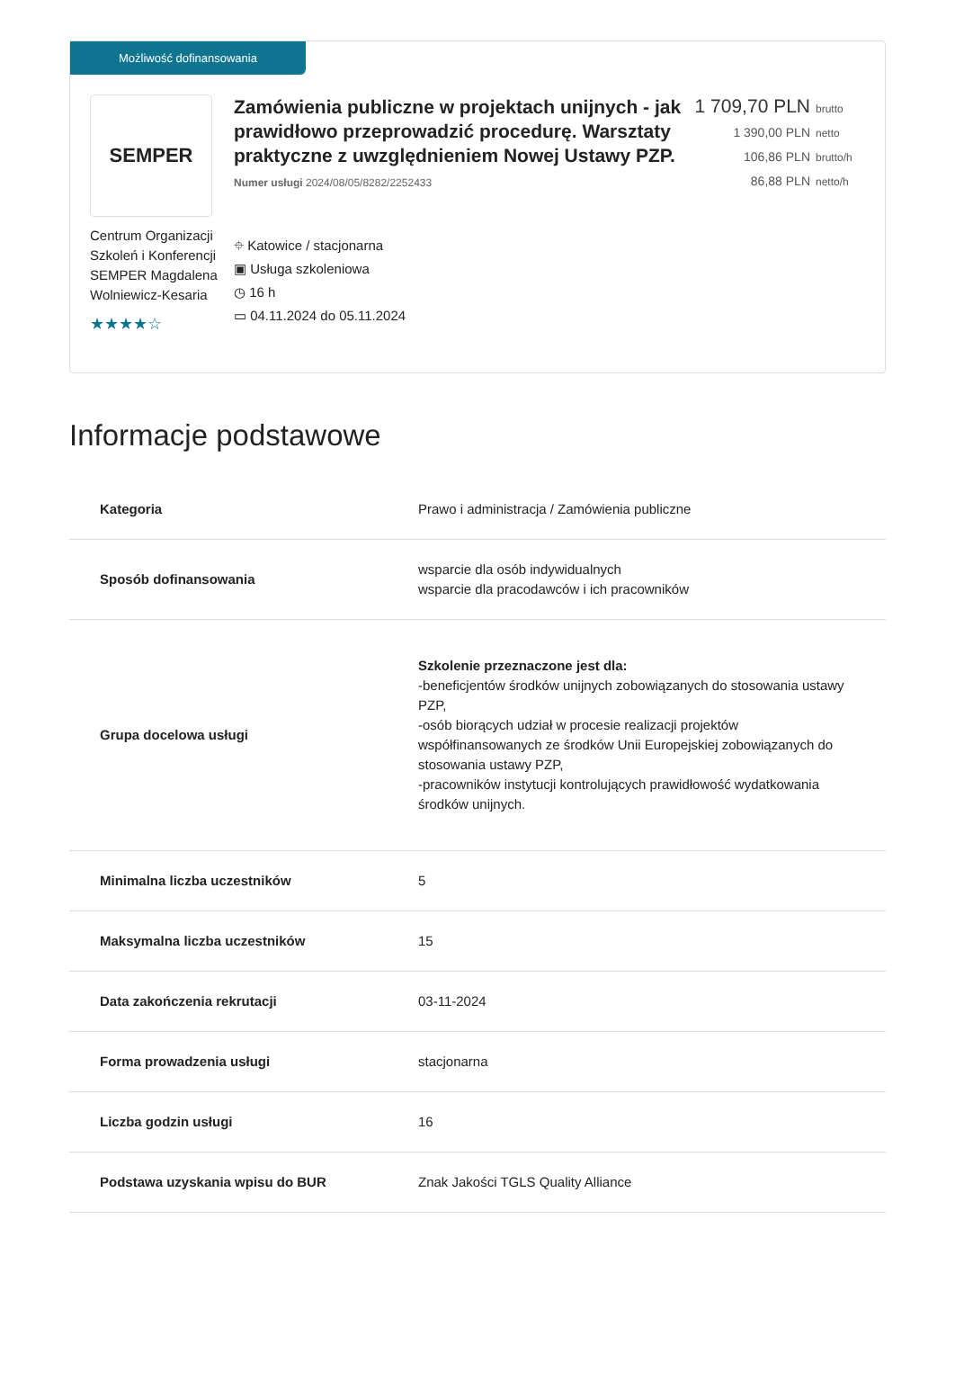Możliwość dofinansowania
SEMPER
Centrum Organizacji Szkoleń i Konferencji SEMPER Magdalena Wolniewicz-Kesaria
★★★★☆
Zamówienia publiczne w projektach unijnych - jak prawidłowo przeprowadzić procedurę. Warsztaty praktyczne z uwzględnieniem Nowej Ustawy PZP.
Numer usługi 2024/08/05/8282/2252433
⌖ Katowice / stacjonarna
▣ Usługa szkoleniowa
◷ 16 h
▭ 04.11.2024 do 05.11.2024
1 709,70 PLN brutto
1 390,00 PLN netto
106,86 PLN brutto/h
86,88 PLN netto/h
Informacje podstawowe
| Kategoria | Prawo i administracja / Zamówienia publiczne |
| Sposób dofinansowania | wsparcie dla osób indywidualnych wsparcie dla pracodawców i ich pracowników |
| Grupa docelowa usługi | Szkolenie przeznaczone jest dla: -beneficjentów środków unijnych zobowiązanych do stosowania ustawy PZP, -osób biorących udział w procesie realizacji projektów współfinansowanych ze środków Unii Europejskiej zobowiązanych do stosowania ustawy PZP, -pracowników instytucji kontrolujących prawidłowość wydatkowania środków unijnych. |
| Minimalna liczba uczestników | 5 |
| Maksymalna liczba uczestników | 15 |
| Data zakończenia rekrutacji | 03-11-2024 |
| Forma prowadzenia usługi | stacjonarna |
| Liczba godzin usługi | 16 |
| Podstawa uzyskania wpisu do BUR | Znak Jakości TGLS Quality Alliance |